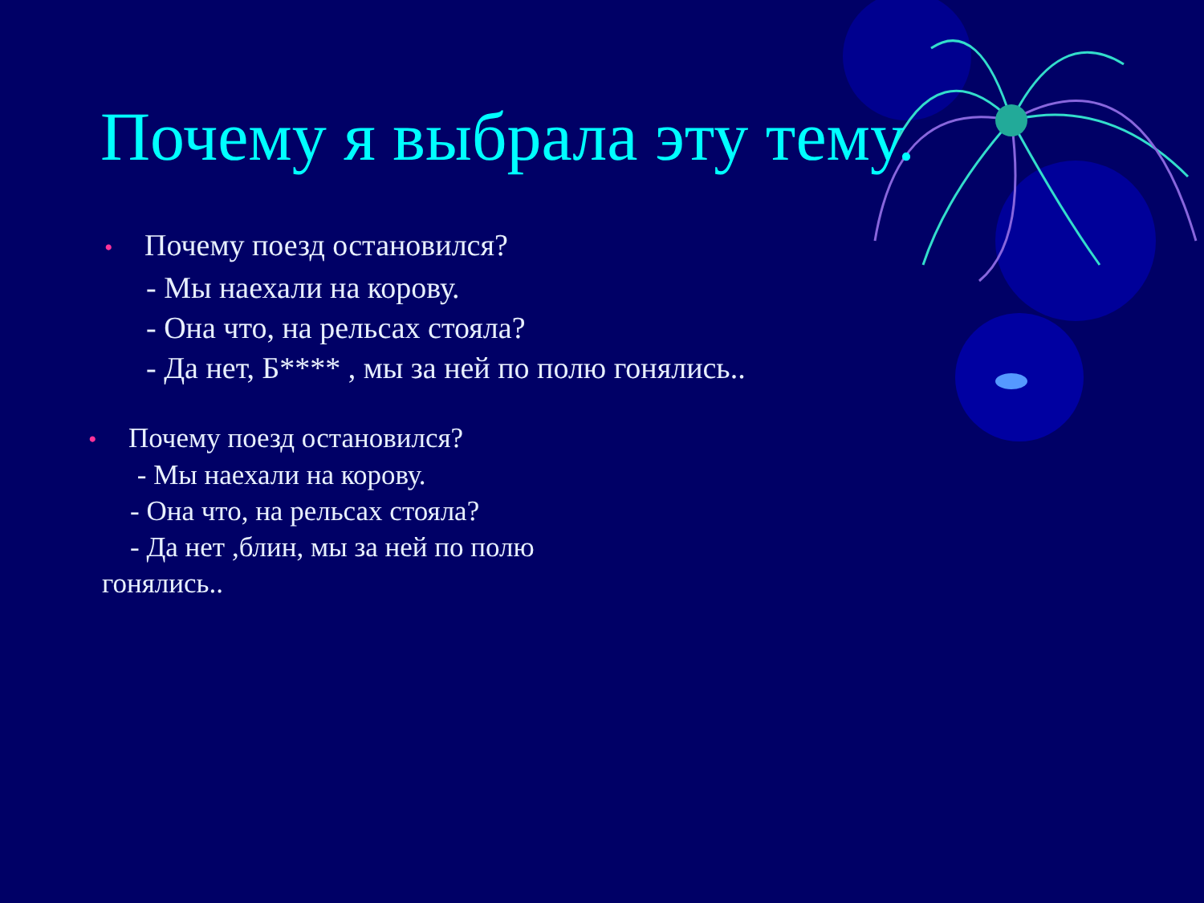Почему я выбрала эту тему.
• Почему поезд остановился?
- Мы наехали на корову.
- Она что, на рельсах стояла?
- Да нет, Б**** , мы за ней по полю гонялись..
• Почему поезд остановился?
- Мы наехали на корову.
- Она что, на рельсах стояла?
- Да нет ,блин, мы за ней по полю
гонялись..